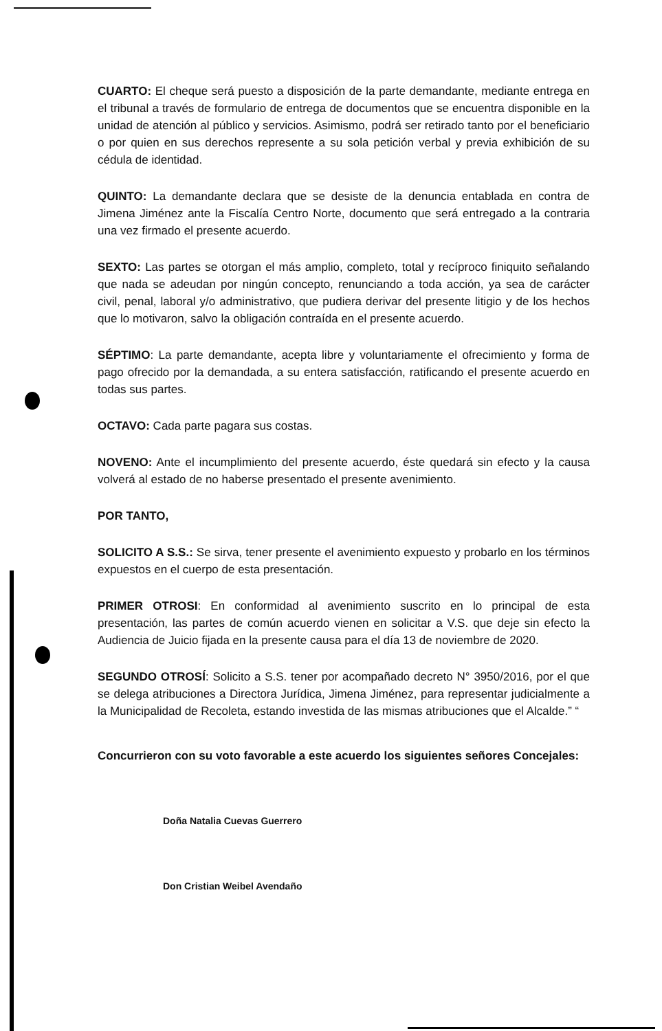CUARTO: El cheque será puesto a disposición de la parte demandante, mediante entrega en el tribunal a través de formulario de entrega de documentos que se encuentra disponible en la unidad de atención al público y servicios. Asimismo, podrá ser retirado tanto por el beneficiario o por quien en sus derechos represente a su sola petición verbal y previa exhibición de su cédula de identidad.
QUINTO: La demandante declara que se desiste de la denuncia entablada en contra de Jimena Jiménez ante la Fiscalía Centro Norte, documento que será entregado a la contraria una vez firmado el presente acuerdo.
SEXTO: Las partes se otorgan el más amplio, completo, total y recíproco finiquito señalando que nada se adeudan por ningún concepto, renunciando a toda acción, ya sea de carácter civil, penal, laboral y/o administrativo, que pudiera derivar del presente litigio y de los hechos que lo motivaron, salvo la obligación contraída en el presente acuerdo.
SÉPTIMO: La parte demandante, acepta libre y voluntariamente el ofrecimiento y forma de pago ofrecido por la demandada, a su entera satisfacción, ratificando el presente acuerdo en todas sus partes.
OCTAVO: Cada parte pagara sus costas.
NOVENO: Ante el incumplimiento del presente acuerdo, éste quedará sin efecto y la causa volverá al estado de no haberse presentado el presente avenimiento.
POR TANTO,
SOLICITO A S.S.: Se sirva, tener presente el avenimiento expuesto y probarlo en los términos expuestos en el cuerpo de esta presentación.
PRIMER OTROSI: En conformidad al avenimiento suscrito en lo principal de esta presentación, las partes de común acuerdo vienen en solicitar a V.S. que deje sin efecto la Audiencia de Juicio fijada en la presente causa para el día 13 de noviembre de 2020.
SEGUNDO OTROSÍ: Solicito a S.S. tener por acompañado decreto N° 3950/2016, por el que se delega atribuciones a Directora Jurídica, Jimena Jiménez, para representar judicialmente a la Municipalidad de Recoleta, estando investida de las mismas atribuciones que el Alcalde.” “
Concurrieron con su voto favorable a este acuerdo los siguientes señores Concejales:
Doña Natalia Cuevas Guerrero
Don Cristian Weibel Avendaño